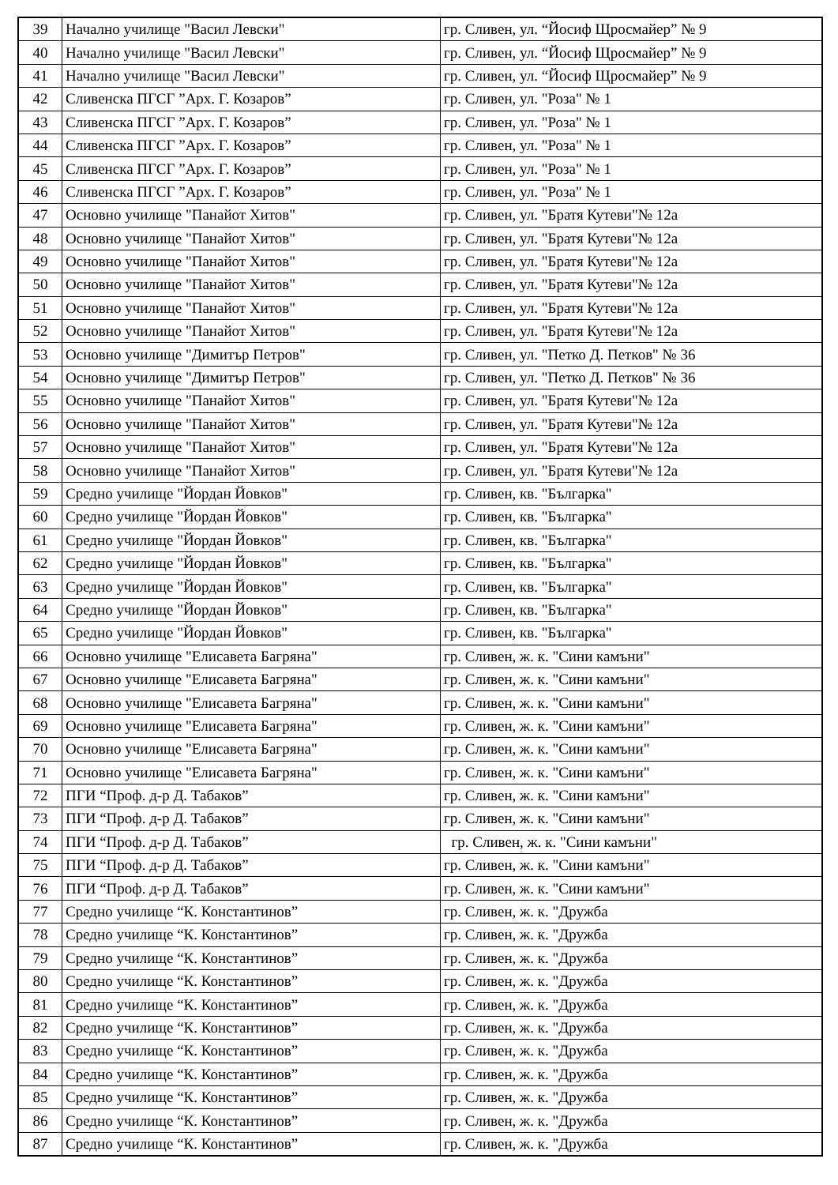| 39 | Начално училище "Васил Левски" | гр. Сливен, ул. “Йосиф Щросмайер” № 9 |
| 40 | Начално училище "Васил Левски" | гр. Сливен, ул. “Йосиф Щросмайер” № 9 |
| 41 | Начално училище "Васил Левски" | гр. Сливен, ул. “Йосиф Щросмайер” № 9 |
| 42 | Сливенска ПГСГ ”Арх. Г. Козаров” | гр. Сливен, ул. "Роза" № 1 |
| 43 | Сливенска ПГСГ ”Арх. Г. Козаров” | гр. Сливен, ул. "Роза" № 1 |
| 44 | Сливенска ПГСГ ”Арх. Г. Козаров” | гр. Сливен, ул. "Роза" № 1 |
| 45 | Сливенска ПГСГ ”Арх. Г. Козаров” | гр. Сливен, ул. "Роза" № 1 |
| 46 | Сливенска ПГСГ ”Арх. Г. Козаров” | гр. Сливен, ул. "Роза" № 1 |
| 47 | Основно училище "Панайот Хитов" | гр. Сливен, ул. "Братя Кутеви"№ 12а |
| 48 | Основно училище "Панайот Хитов" | гр. Сливен, ул. "Братя Кутеви"№ 12а |
| 49 | Основно училище "Панайот Хитов" | гр. Сливен, ул. "Братя Кутеви"№ 12а |
| 50 | Основно училище "Панайот Хитов" | гр. Сливен, ул. "Братя Кутеви"№ 12а |
| 51 | Основно училище "Панайот Хитов" | гр. Сливен, ул. "Братя Кутеви"№ 12а |
| 52 | Основно училище "Панайот Хитов" | гр. Сливен, ул. "Братя Кутеви"№ 12а |
| 53 | Основно училище "Димитър Петров" | гр. Сливен, ул. "Петко Д. Петков" № 36 |
| 54 | Основно училище "Димитър Петров" | гр. Сливен, ул. "Петко Д. Петков" № 36 |
| 55 | Основно училище "Панайот Хитов" | гр. Сливен, ул. "Братя Кутеви"№ 12а |
| 56 | Основно училище "Панайот Хитов" | гр. Сливен, ул. "Братя Кутеви"№ 12а |
| 57 | Основно училище "Панайот Хитов" | гр. Сливен, ул. "Братя Кутеви"№ 12а |
| 58 | Основно училище "Панайот Хитов" | гр. Сливен, ул. "Братя Кутеви"№ 12а |
| 59 | Средно училище "Йордан Йовков" | гр. Сливен, кв. "Българка" |
| 60 | Средно училище "Йордан Йовков" | гр. Сливен, кв. "Българка" |
| 61 | Средно училище "Йордан Йовков" | гр. Сливен, кв. "Българка" |
| 62 | Средно училище "Йордан Йовков" | гр. Сливен, кв. "Българка" |
| 63 | Средно училище "Йордан Йовков" | гр. Сливен, кв. "Българка" |
| 64 | Средно училище "Йордан Йовков" | гр. Сливен, кв. "Българка" |
| 65 | Средно училище "Йордан Йовков" | гр. Сливен, кв. "Българка" |
| 66 | Основно училище "Елисавета Багряна" | гр. Сливен, ж. к. "Сини камъни" |
| 67 | Основно училище "Елисавета Багряна" | гр. Сливен, ж. к. "Сини камъни" |
| 68 | Основно училище "Елисавета Багряна" | гр. Сливен, ж. к. "Сини камъни" |
| 69 | Основно училище "Елисавета Багряна" | гр. Сливен, ж. к. "Сини камъни" |
| 70 | Основно училище "Елисавета Багряна" | гр. Сливен, ж. к. "Сини камъни" |
| 71 | Основно училище "Елисавета Багряна" | гр. Сливен, ж. к. "Сини камъни" |
| 72 | ПГИ “Проф. д-р Д. Табаков” | гр. Сливен, ж. к. "Сини камъни" |
| 73 | ПГИ “Проф. д-р Д. Табаков” | гр. Сливен, ж. к. "Сини камъни" |
| 74 | ПГИ “Проф. д-р Д. Табаков” | гр. Сливен, ж. к. "Сини камъни" |
| 75 | ПГИ “Проф. д-р Д. Табаков” | гр. Сливен, ж. к. "Сини камъни" |
| 76 | ПГИ “Проф. д-р Д. Табаков” | гр. Сливен, ж. к. "Сини камъни" |
| 77 | Средно училище “К. Константинов” | гр. Сливен, ж. к. "Дружба |
| 78 | Средно училище “К. Константинов” | гр. Сливен, ж. к. "Дружба |
| 79 | Средно училище “К. Константинов” | гр. Сливен, ж. к. "Дружба |
| 80 | Средно училище “К. Константинов” | гр. Сливен, ж. к. "Дружба |
| 81 | Средно училище “К. Константинов” | гр. Сливен, ж. к. "Дружба |
| 82 | Средно училище “К. Константинов” | гр. Сливен, ж. к. "Дружба |
| 83 | Средно училище “К. Константинов” | гр. Сливен, ж. к. "Дружба |
| 84 | Средно училище “К. Константинов” | гр. Сливен, ж. к. "Дружба |
| 85 | Средно училище “К. Константинов” | гр. Сливен, ж. к. "Дружба |
| 86 | Средно училище “К. Константинов” | гр. Сливен, ж. к. "Дружба |
| 87 | Средно училище “К. Константинов” | гр. Сливен, ж. к. "Дружба |